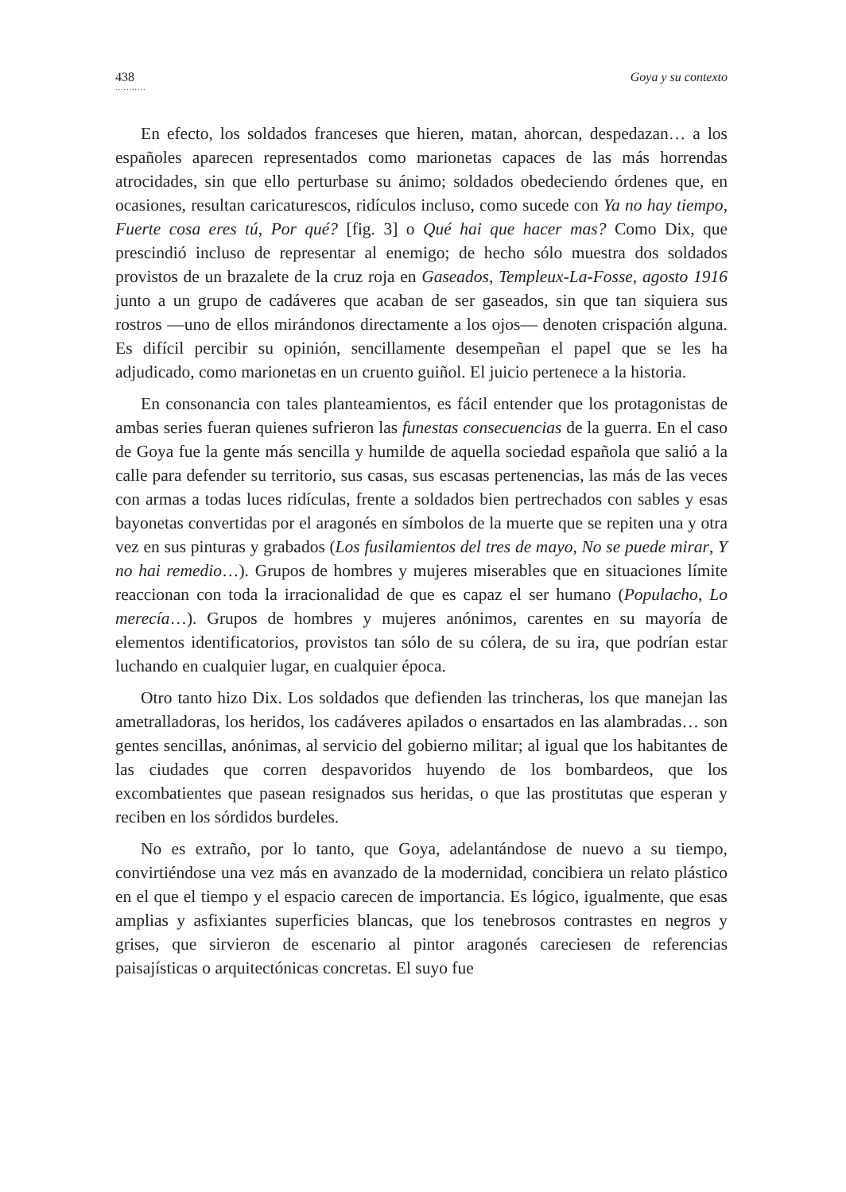438 Goya y su contexto
...........
En efecto, los soldados franceses que hieren, matan, ahorcan, despedazan… a los españoles aparecen representados como marionetas capaces de las más horrendas atrocidades, sin que ello perturbase su ánimo; soldados obedeciendo órdenes que, en ocasiones, resultan caricaturescos, ridículos incluso, como sucede con Ya no hay tiempo, Fuerte cosa eres tú, Por qué? [fig. 3] o Qué hai que hacer mas? Como Dix, que prescindió incluso de representar al enemigo; de hecho sólo muestra dos soldados provistos de un brazalete de la cruz roja en Gaseados, Templeux-La-Fosse, agosto 1916 junto a un grupo de cadáveres que acaban de ser gaseados, sin que tan siquiera sus rostros —uno de ellos mirándonos directamente a los ojos— denoten crispación alguna. Es difícil percibir su opinión, sencillamente desempeñan el papel que se les ha adjudicado, como marionetas en un cruento guiñol. El juicio pertenece a la historia.
En consonancia con tales planteamientos, es fácil entender que los protagonistas de ambas series fueran quienes sufrieron las funestas consecuencias de la guerra. En el caso de Goya fue la gente más sencilla y humilde de aquella sociedad española que salió a la calle para defender su territorio, sus casas, sus escasas pertenencias, las más de las veces con armas a todas luces ridículas, frente a soldados bien pertrechados con sables y esas bayonetas convertidas por el aragonés en símbolos de la muerte que se repiten una y otra vez en sus pinturas y grabados (Los fusilamientos del tres de mayo, No se puede mirar, Y no hai remedio…). Grupos de hombres y mujeres miserables que en situaciones límite reaccionan con toda la irracionalidad de que es capaz el ser humano (Populacho, Lo merecía…). Grupos de hombres y mujeres anónimos, carentes en su mayoría de elementos identificatorios, provistos tan sólo de su cólera, de su ira, que podrían estar luchando en cualquier lugar, en cualquier época.
Otro tanto hizo Dix. Los soldados que defienden las trincheras, los que manejan las ametralladoras, los heridos, los cadáveres apilados o ensartados en las alambradas… son gentes sencillas, anónimas, al servicio del gobierno militar; al igual que los habitantes de las ciudades que corren despavoridos huyendo de los bombardeos, que los excombatientes que pasean resignados sus heridas, o que las prostitutas que esperan y reciben en los sórdidos burdeles.
No es extraño, por lo tanto, que Goya, adelantándose de nuevo a su tiempo, convirtiéndose una vez más en avanzado de la modernidad, concibiera un relato plástico en el que el tiempo y el espacio carecen de importancia. Es lógico, igualmente, que esas amplias y asfixiantes superficies blancas, que los tenebrosos contrastes en negros y grises, que sirvieron de escenario al pintor aragonés careciesen de referencias paisajísticas o arquitectónicas concretas. El suyo fue